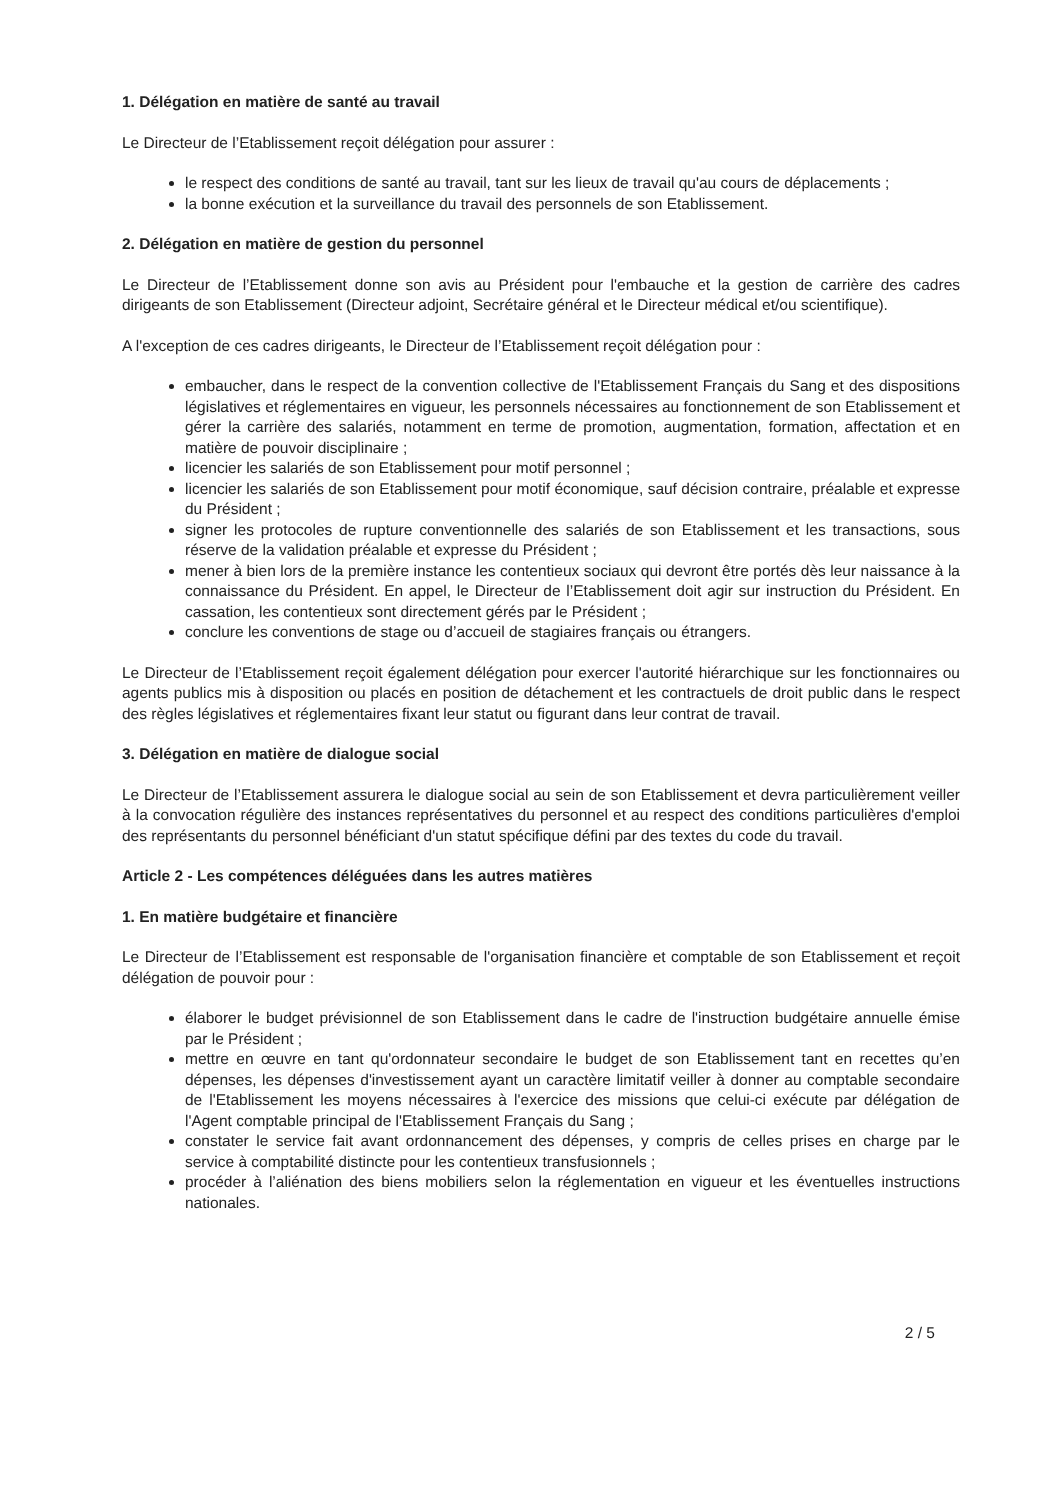1. Délégation en matière de santé au travail
Le Directeur de l’Etablissement reçoit délégation pour assurer :
le respect des conditions de santé au travail, tant sur les lieux de travail qu'au cours de déplacements ;
la bonne exécution et la surveillance du travail des personnels de son Etablissement.
2. Délégation en matière de gestion du personnel
Le Directeur de l’Etablissement donne son avis au Président pour l'embauche et la gestion de carrière des cadres dirigeants de son Etablissement (Directeur adjoint, Secrétaire général et le Directeur médical et/ou scientifique).
A l'exception de ces cadres dirigeants, le Directeur de l’Etablissement reçoit délégation pour :
embaucher, dans le respect de la convention collective de l'Etablissement Français du Sang et des dispositions législatives et réglementaires en vigueur, les personnels nécessaires au fonctionnement de son Etablissement et gérer la carrière des salariés, notamment en terme de promotion, augmentation, formation, affectation et en matière de pouvoir disciplinaire ;
licencier les salariés de son Etablissement pour motif personnel ;
licencier les salariés de son Etablissement pour motif économique, sauf décision contraire, préalable et expresse du Président ;
signer les protocoles de rupture conventionnelle des salariés de son Etablissement et les transactions, sous réserve de la validation préalable et expresse du Président ;
mener à bien lors de la première instance les contentieux sociaux qui devront être portés dès leur naissance à la connaissance du Président. En appel, le Directeur de l’Etablissement doit agir sur instruction du Président. En cassation, les contentieux sont directement gérés par le Président ;
conclure les conventions de stage ou d’accueil de stagiaires français ou étrangers.
Le Directeur de l’Etablissement reçoit également délégation pour exercer l'autorité hiérarchique sur les fonctionnaires ou agents publics mis à disposition ou placés en position de détachement et les contractuels de droit public dans le respect des règles législatives et réglementaires fixant leur statut ou figurant dans leur contrat de travail.
3. Délégation en matière de dialogue social
Le Directeur de l’Etablissement assurera le dialogue social au sein de son Etablissement et devra particulièrement veiller à la convocation régulière des instances représentatives du personnel et au respect des conditions particulières d'emploi des représentants du personnel bénéficiant d'un statut spécifique défini par des textes du code du travail.
Article 2 - Les compétences déléguées dans les autres matières
1. En matière budgétaire et financière
Le Directeur de l’Etablissement est responsable de l'organisation financière et comptable de son Etablissement et reçoit délégation de pouvoir pour :
élaborer le budget prévisionnel de son Etablissement dans le cadre de l'instruction budgétaire annuelle émise par le Président ;
mettre en œuvre en tant qu'ordonnateur secondaire le budget de son Etablissement tant en recettes qu’en dépenses, les dépenses d'investissement ayant un caractère limitatif veiller à donner au comptable secondaire de l'Etablissement les moyens nécessaires à l'exercice des missions que celui-ci exécute par délégation de l'Agent comptable principal de l'Etablissement Français du Sang ;
constater le service fait avant ordonnancement des dépenses, y compris de celles prises en charge par le service à comptabilité distincte pour les contentieux transfusionnels ;
procéder à l’aliénation des biens mobiliers selon la réglementation en vigueur et les éventuelles instructions nationales.
2 / 5